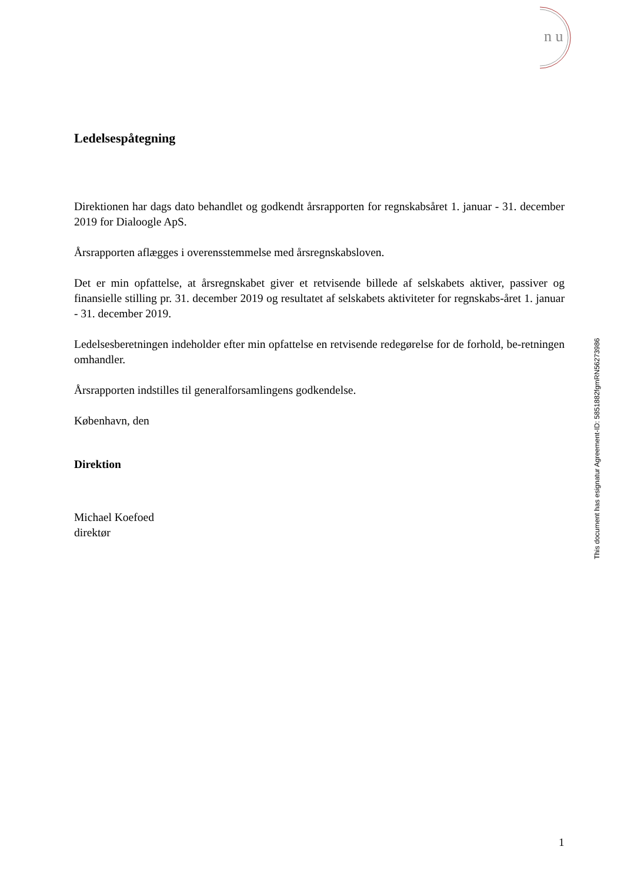n u
Ledelsespåtegning
Direktionen har dags dato behandlet og godkendt årsrapporten for regnskabsåret 1. januar - 31. december 2019 for Dialoogle ApS.
Årsrapporten aflægges i overensstemmelse med årsregnskabsloven.
Det er min opfattelse, at årsregnskabet giver et retvisende billede af selskabets aktiver, passiver og finansielle stilling pr. 31. december 2019 og resultatet af selskabets aktiviteter for regnskabs-året 1. januar - 31. december 2019.
Ledelsesberetningen indeholder efter min opfattelse en retvisende redegørelse for de forhold, be-retningen omhandler.
Årsrapporten indstilles til generalforsamlingens godkendelse.
København, den
Direktion
Michael Koefoed
direktør
This document has esignatur Agreement-ID: 5851882fgmRN56273986
1